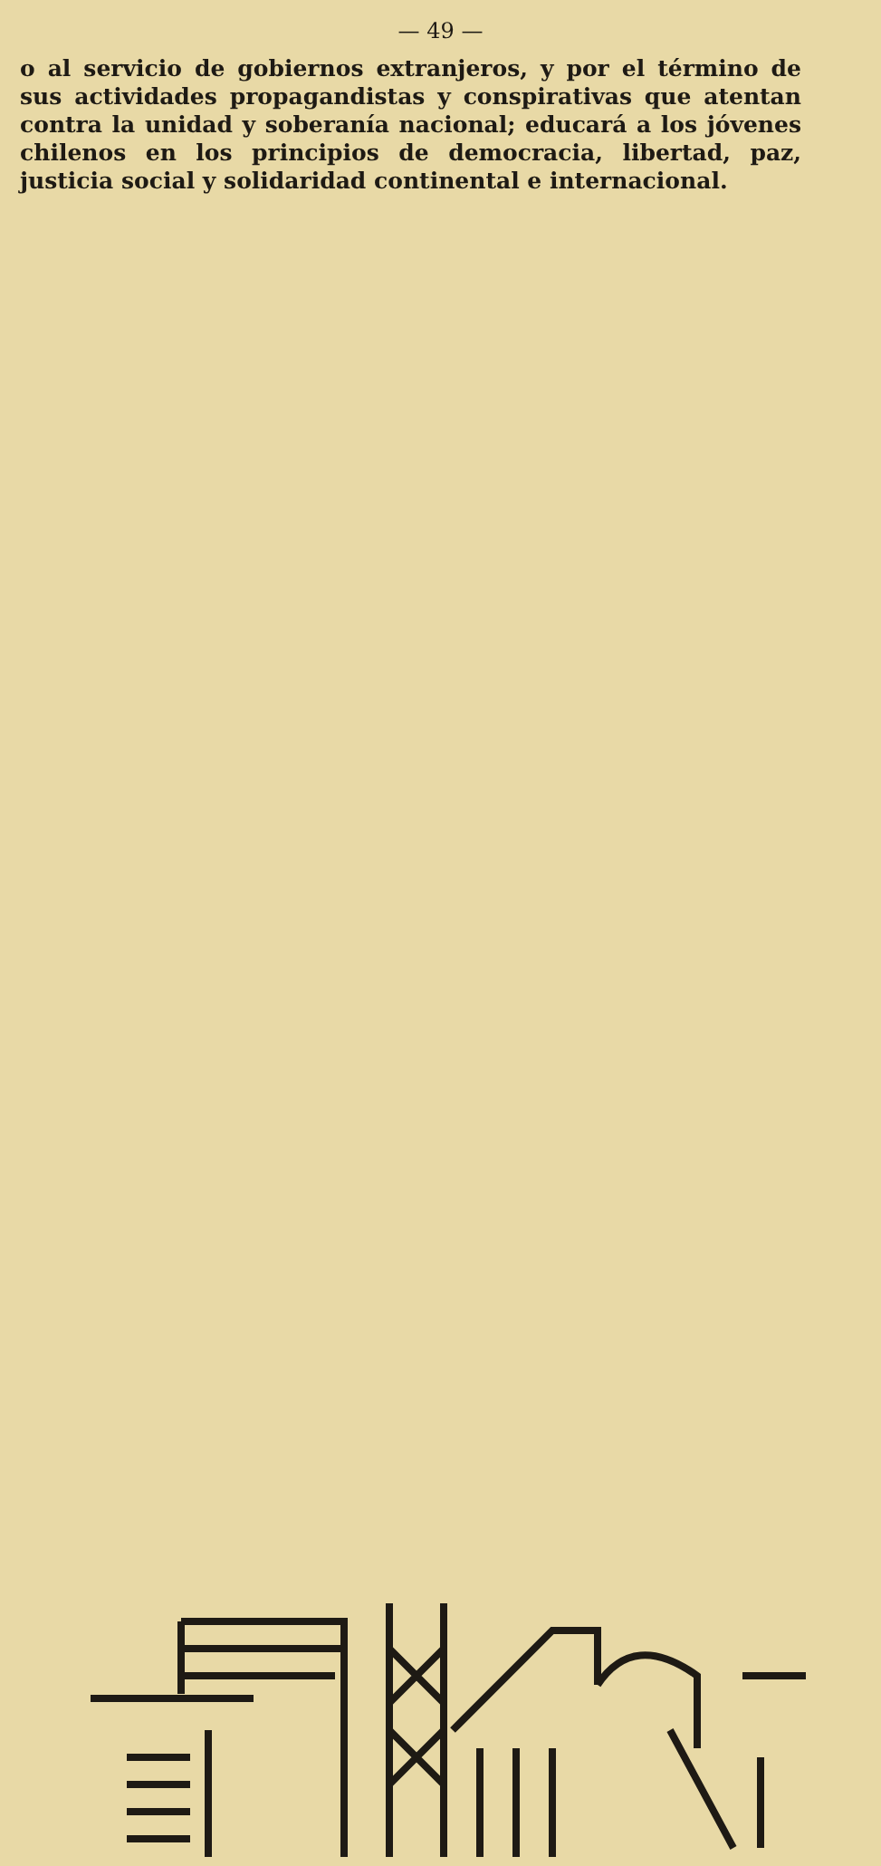— 49 —
o al servicio de gobiernos extranjeros, y por el término de sus actividades propagandistas y conspirativas que atentan contra la unidad y soberanía nacional; educará a los jóvenes chilenos en los principios de democracia, libertad, paz, justicia social y solidaridad continental e internacional.